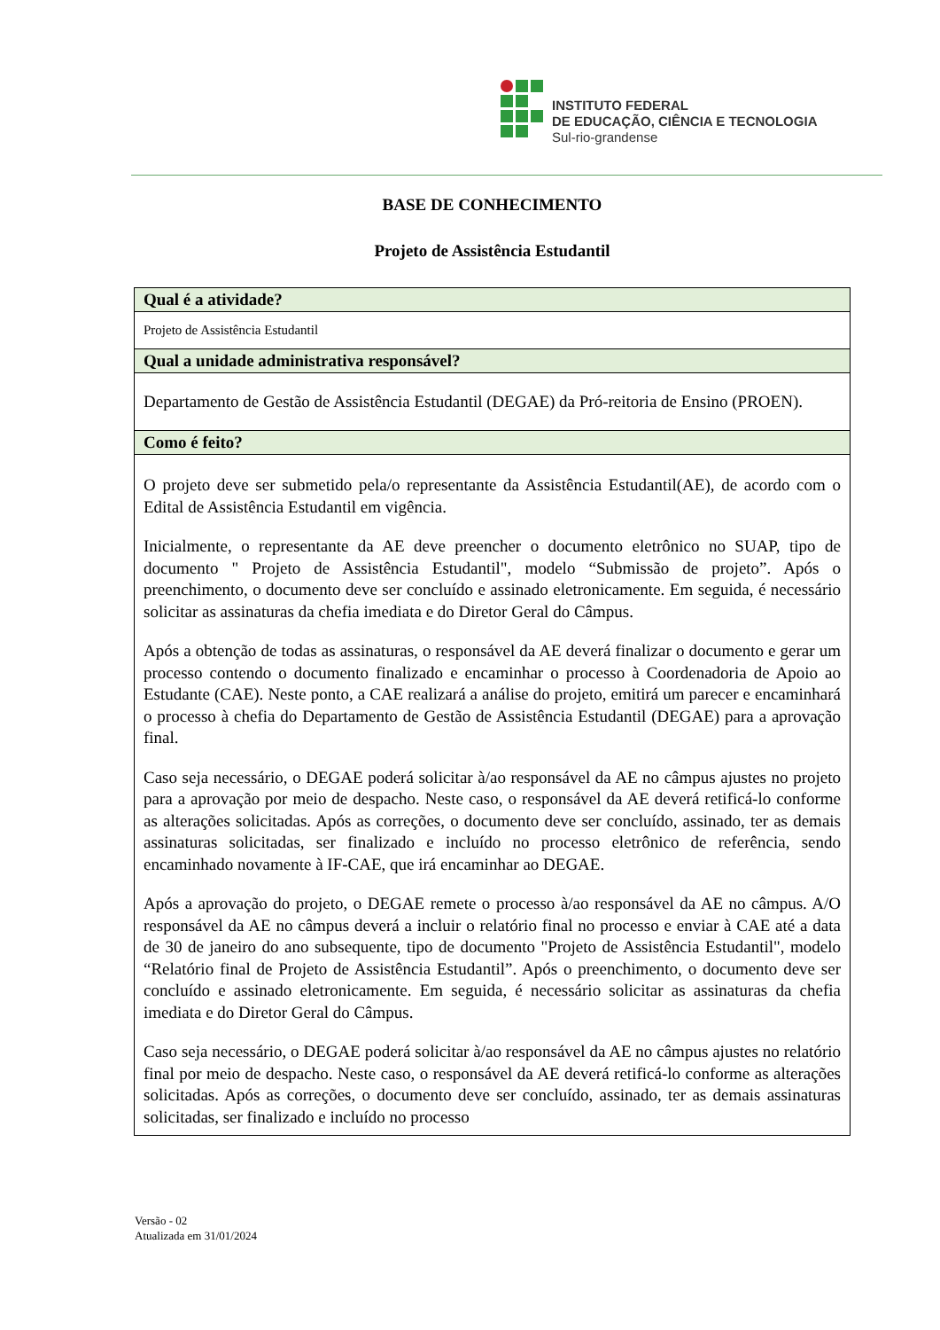INSTITUTO FEDERAL
DE EDUCAÇÃO, CIÊNCIA E TECNOLOGIA
Sul-rio-grandense
BASE DE CONHECIMENTO
Projeto de Assistência Estudantil
| Qual é a atividade? |
| --- |
| Projeto de Assistência Estudantil |
| Qual a unidade administrativa responsável? |
| Departamento de Gestão de Assistência Estudantil (DEGAE) da Pró-reitoria de Ensino (PROEN). |
| Como é feito? |
| O projeto deve ser submetido pela/o representante da Assistência Estudantil(AE), de acordo com o Edital de Assistência Estudantil em vigência. Inicialmente, o representante da AE deve preencher o documento eletrônico no SUAP, tipo de documento " Projeto de Assistência Estudantil", modelo “Submissão de projeto”. Após o preenchimento, o documento deve ser concluído e assinado eletronicamente. Em seguida, é necessário solicitar as assinaturas da chefia imediata e do Diretor Geral do Câmpus. Após a obtenção de todas as assinaturas, o responsável da AE deverá finalizar o documento e gerar um processo contendo o documento finalizado e encaminhar o processo à Coordenadoria de Apoio ao Estudante (CAE). Neste ponto, a CAE realizará a análise do projeto, emitirá um parecer e encaminhará o processo à chefia do Departamento de Gestão de Assistência Estudantil (DEGAE) para a aprovação final. Caso seja necessário, o DEGAE poderá solicitar à/ao responsável da AE no câmpus ajustes no projeto para a aprovação por meio de despacho. Neste caso, o responsável da AE deverá retificá-lo conforme as alterações solicitadas. Após as correções, o documento deve ser concluído, assinado, ter as demais assinaturas solicitadas, ser finalizado e incluído no processo eletrônico de referência, sendo encaminhado novamente à IF-CAE, que irá encaminhar ao DEGAE. Após a aprovação do projeto, o DEGAE remete o processo à/ao responsável da AE no câmpus. A/O responsável da AE no câmpus deverá a incluir o relatório final no processo e enviar à CAE até a data de 30 de janeiro do ano subsequente, tipo de documento "Projeto de Assistência Estudantil", modelo “Relatório final de Projeto de Assistência Estudantil”. Após o preenchimento, o documento deve ser concluído e assinado eletronicamente. Em seguida, é necessário solicitar as assinaturas da chefia imediata e do Diretor Geral do Câmpus. Caso seja necessário, o DEGAE poderá solicitar à/ao responsável da AE no câmpus ajustes no relatório final por meio de despacho. Neste caso, o responsável da AE deverá retificá-lo conforme as alterações solicitadas. Após as correções, o documento deve ser concluído, assinado, ter as demais assinaturas solicitadas, ser finalizado e incluído no processo |
Versão - 02
Atualizada em 31/01/2024